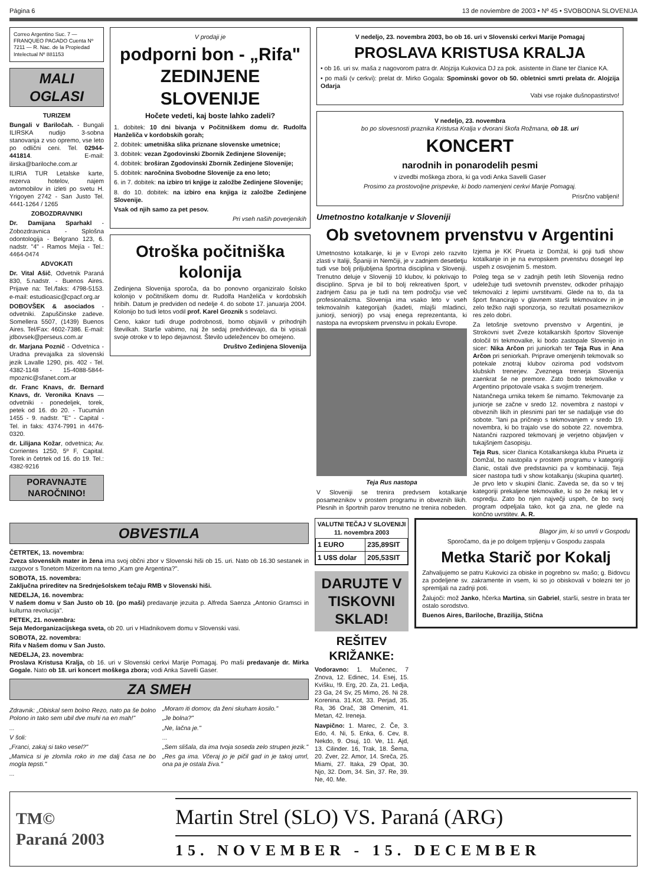Página 6 13 de noviembre de 2003 • Nº 45 • SVOBODNA SLOVENIJA
Correo Argentino Suc. 7 — FRANQUEO PAGADO Cuenta Nº 7211 — R. Nac. de la Propiedad Intelectual Nº 881153
MALI OGLASI
TURIZEM
Bungali v Bariločah. - Bungali ILIRSKA nudijo 3-sobna stanovanja z vso opremo, vse leto po odlični ceni. Tel. 02944-441814. E-mail: ilirska@bariloche.com.ar
ILIRIA TUR Letalske karte, rezerva hotelov, najem avtomobilov in izleti po svetu H. Yrigoyen 2742 - San Justo Tel. 4441-1264 / 1265
ZOBOZDRAVNIKI
Dr. Damijana Sparhakl - Zobozdravnica - Splošna odontologija - Belgrano 123, 6. nadstr. "4" - Ramos Mejía - Tel.: 4464-0474
ADVOKATI
Dr. Vital Ašič, Odvetnik Paraná 830, 5.nadstr. - Buenos Aires. Prijave na: Tel./faks: 4798-5153. e-mail: estudioasic@cpacf.org.ar
DOBOVŠEK & asociados - odvetniki. Zapuščinske zadeve. Somellera 5507, (1439) Buenos Aires. Tel/Fax: 4602-7386. E-mail: jdbovsek@perseus.com.ar
dr. Marjana Poznič - Odvetnica - Uradna prevajalka za slovenski jezik Lavalle 1290, pis. 402 - Tel. 4382-1148 - 15-4088-5844- mpoznic@sfanet.com.ar
dr. Franc Knavs, dr. Bernard Knavs, dr. Veronika Knavs — odvetniki - ponedeljek, torek, petek od 16. do 20. - Tucumán 1455 - 9. nadstr. "E" - Capital - Tel. in faks: 4374-7991 in 4476-0320.
dr. Lilijana Kožar, odvetnica; Av. Corrientes 1250, 5º F, Capital. Torek in četrtek od 16. do 19. Tel.: 4382-9216
PORAVNAJTE NAROČNINO!
V prodaji je
podporni bon - „Rifa"
ZEDINJENE SLOVENIJE
Hočete vedeti, kaj boste lahko zadeli?
1. dobitek: 10 dni bivanja v Počitniškem domu dr. Rudolfa Hanželiča v kordobskih gorah;
2. dobitek: umetniška slika priznane slovenske umetnice;
3. dobitek: vezan Zgodovinski Zbornik Zedinjene Slovenije;
4. dobitek: broširan Zgodovinski Zbornik Zedinjene Slovenije;
5. dobitek: naročnina Svobodne Slovenije za eno leto;
6. in 7. dobitek: na izbiro tri knjige iz založbe Zedinjene Slovenije;
8. do 10. dobitek: na izbiro ena knjiga iz založbe Zedinjene Slovenije.
Vsak od njih samo za pet pesov.
Pri vseh naših poverjenikih
Otroška počitniška kolonija
Zedinjena Slovenija sporoča, da bo ponovno organiziralo šolsko kolonijo v počitniškem domu dr. Rudolfa Hanželiča v kordobskih hribih. Datum je predviden od nedelje 4. do sobote 17. januarja 2004. Kolonijo bo tudi letos vodil prof. Karel Groznik s sodelavci.
Ceno, kakor tudi druge podrobnosti, bomo objavili v prihodnjih številkah. Starše vabimo, naj že sedaj predvidevajo, da bi vpisali svoje otroke v to lepo dejavnost. Število udeležencev bo omejeno.
Društvo Zedinjena Slovenija
V nedeljo, 23. novembra 2003, bo ob 16. uri v Slovenski cerkvi Marije Pomagaj
PROSLAVA KRISTUSA KRALJA
• ob 16. uri sv. maša z nagovorom patra dr. Alojzija Kukovica DJ za pok. asistente in člane ter članice KA.
• po maši (v cerkvi): prelat dr. Mirko Gogala: Spominski govor ob 50. obletnici smrti prelata dr. Alojzija Odarja
Vabi vse rojake dušnopastirstvo!
V nedeljo, 23. novembra
bo po slovesnosti praznika Kristusa Kralja v dvorani škofa Rožmana, ob 18. uri
KONCERT
narodnih in ponarodelih pesmi
v izvedbi moškega zbora, ki ga vodi Anka Savelli Gaser
Prosimo za prostovoljne prispevke, ki bodo namenjeni cerkvi Marije Pomagaj.
Prisrčno vabljeni!
Umetnostno kotalkanje v Sloveniji
Ob svetovnem prvenstvu v Argentini
Umetnostno kotalkanje, ki je v Evropi zelo razvito zlasti v Italiji, Španiji in Nemčiji, je v zadnjem desetletju tudi vse bolj priljubljena športna disciplina v Sloveniji. Trenutno deluje v Sloveniji 10 klubov, ki pokrivajo to disciplino. Sprva je bil to bolj rekreativen šport, v zadnjem času pa je tudi na tem področju vse več profesionalizma. Slovenija ima vsako leto v vseh tekmovalnih kategorijah (kadeti, mlajši mladinci, juniorji, seniorji) po vsaj enega reprezentanta, ki nastopa na evropskem prvenstvu in pokalu Evrope.
Teja Rus nastopa
V Sloveniji se trenira predvsem kotalkanje posameznikov v prostem programu in obveznih likih. Plesnih in športnih parov trenutno ne trenira nobeden. Izjema je KK Pirueta iz Domžal, ki goji tudi show kotalkanje in je na evropskem prvenstvu dosegel lep uspeh z osvojenim 5. mestom.
Poleg tega se v zadnjih petih letih Slovenija redno udeležuje tudi svetovnih prvenstev, odkoder prihajajo tekmovalci z lepimi uvrstitvami. Glede na to, da ta šport financirajo v glavnem starši tekmovalcev in je zelo težko najti sponzorja, so rezultati posameznikov res zelo dobri.
Za letošnje svetovno prvenstvo v Argentini, je Strokovni svet Zveze kotalkarskih športov Slovenije določil tri tekmovalke, ki bodo zastopale Slovenijo in sicer: Nika Arčon pri juniorkah ter Teja Rus in Ana Arčon pri seniorkah. Priprave omenjenih tekmovalk so potekale znotraj klubov oziroma pod vodstvom klubskih trenerjev. Zveznega trenerja Slovenija zaenkrat še ne premore. Zato bodo tekmovalke v Argentino pripotovale vsaka s svojim trenerjem.
Natančnega urnika tekem še nimamo. Tekmovanje za juniorje se začne v sredo 12. novembra z nastopi v obveznih likih in plesnimi pari ter se nadaljuje vse do sobote. "lani pa pričnejo s tekmovanjem v sredo 19. novembra, ki bo trajalo vse do sobote 22. novembra. Natančni razpored tekmovanj je verjetno objavljen v tukajšnjem časopisju.
Teja Rus, sicer članica Kotalkarskega kluba Pirueta iz Domžal, bo nastopila v prostem programu v kategoriji članic, ostali dve predstavnici pa v kombinaciji. Teja sicer nastopa tudi v show kotalkanju (skupina quartet). Je prvo leto v skupini članic. Zaveda se, da so v tej kategoriji prekaljene tekmovalke, ki so že nekaj let v ospredju. Zato bo njen največji uspeh, če bo svoj program odpeljala tako, kot ga zna, ne glede na končno uvrstitev. A. R.
OBVESTILA
ČETRTEK, 13. novembra:
Zveza slovenskih mater in žena ima svoj občni zbor v Slovenski hiši ob 15. uri. Nato ob 16.30 sestanek in razgovor s Tonetom Mizeritom na temo „Kam gre Argentina?".
SOBOTA, 15. novembra:
Zaključna prireditev na Srednješolskem tečaju RMB v Slovenski hiši.
NEDELJA, 16. novembra:
V našem domu v San Justo ob 10. (po maši) predavanje jezuita p. Alfreda Saenza „Antonio Gramsci in kulturna revolucija".
PETEK, 21. novembra:
Seja Medorganizacijskega sveta, ob 20. uri v Hladnikovem domu v Slovenski vasi.
SOBOTA, 22. novembra:
Rifa v Našem domu v San Justo.
NEDELJA, 23. novembra:
Proslava Kristusa Kralja, ob 16. uri v Slovenski cerkvi Marije Pomagaj. Po maši predavanje dr. Mirka Gogale. Nato ob 18. uri koncert moškega zbora; vodi Anka Savelli Gaser.
ZA SMEH
Zdravnik: „Obiskal sem bolno Rezo, nato pa še bolno Polono in tako sem ubil dve muhi na en mah!"
...
V šoli:
„Franci, zakaj si tako vesel?"
„Mamica si je zlomila roko in me dalj časa ne bo mogla tepsti."
...
„Moram iti domov, da ženi skuham kosilo."
„Je bolna?"
„Ne, lačna je."
...
„Sem slišala, da ima tvoja soseda zelo strupen jezik."
„Res ga ima. Včeraj jo je pičil gad in je takoj umrl, ona pa je ostala živa."
VALUTNI TEČAJ V SLOVENIJI
11. novembra 2003
| 1 EURO | 235,89SIT |
| 1 U$S dolar | 205,53SIT |
DARUJTE V TISKOVNI SKLAD!
REŠITEV KRIŽANKE:
Vodoravno: 1. Mučenec, 7 Znova, 12. Edinec, 14. Esej, 15. Kvišku, !9. Erg, 20. Za, 21. Ledja, 23 Ga, 24 Sv, 25 Mimo, 26. Ni 28. Korenina. 31.Kot, 33. Perjad, 35. Ra, 36 Orač, 38 Omenim, 41. Metan, 42. Ireneja.
Navpično: 1. Marec, 2. Če, 3. Edo, 4. Ni, 5. Enka, 6. Cev, 8. Nekdo, 9. Osuj, 10. Ve, 11. Ajd, 13. Cilinder. 16, Trak, 18. Šema, 20. Zver, 22. Amor, 14. Sreča, 25. Miami, 27. Itaka, 29 Opat, 30. Njo, 32. Dom, 34. Sin, 37. Re, 39. Ne, 40. Me.
Blagor jim, ki so umrli v Gospodu
Sporočamo, da je po dolgem trpljenju v Gospodu zaspala
Metka Starič por Kokalj
Zahvaljujemo se patru Kukovici za obiske in pogrebno sv. mašo; g. Bidovcu za podeljene sv. zakramente in vsem, ki so jo obiskovali v bolezni ter jo spremljali na zadnji poti.
Žalujoči: mož Janko, hčerka Martina, sin Gabriel, starši, sestre in brata ter ostalo sorodstvo.
Buenos Aires, Bariloche, Brazilija, Stična
TM©
Paraná 2003
Martin Strel (SLO) VS. Paraná (ARG)
15. NOVEMBER - 15. DECEMBER